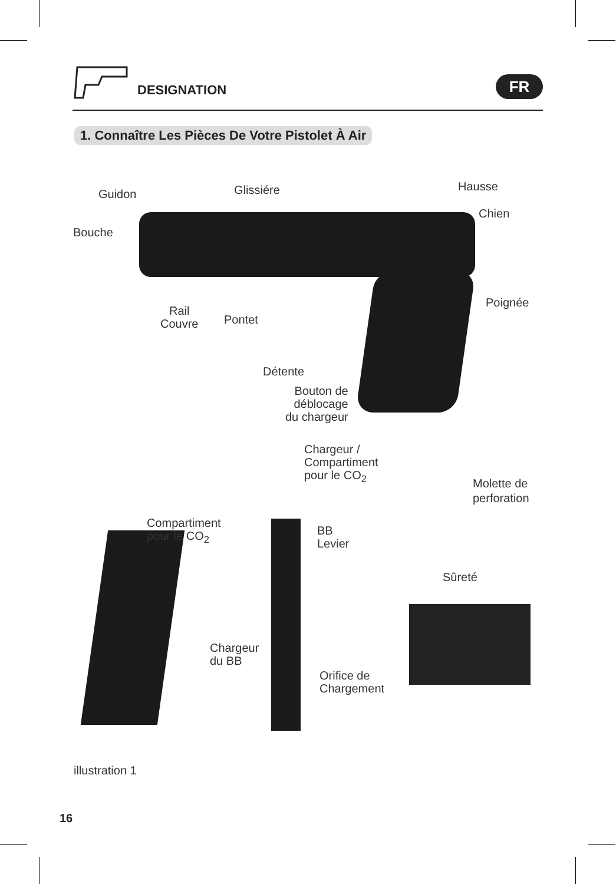DESIGNATION FR
1. Connaître Les Pièces De Votre Pistolet À Air
Guidon Glissiére Hausse
Chien
Bouche
Poignée
Rail
Couvre
Pontet
Détente
Bouton de
déblocage
du chargeur
Chargeur /
Compartiment
pour le CO<sub>2</sub>
Molette de
perforation
Compartiment
pour le CO<sub>2</sub>
BB
Levier
Sûreté
Chargeur
du BB
Orifice de
Chargement
illustration 1
16